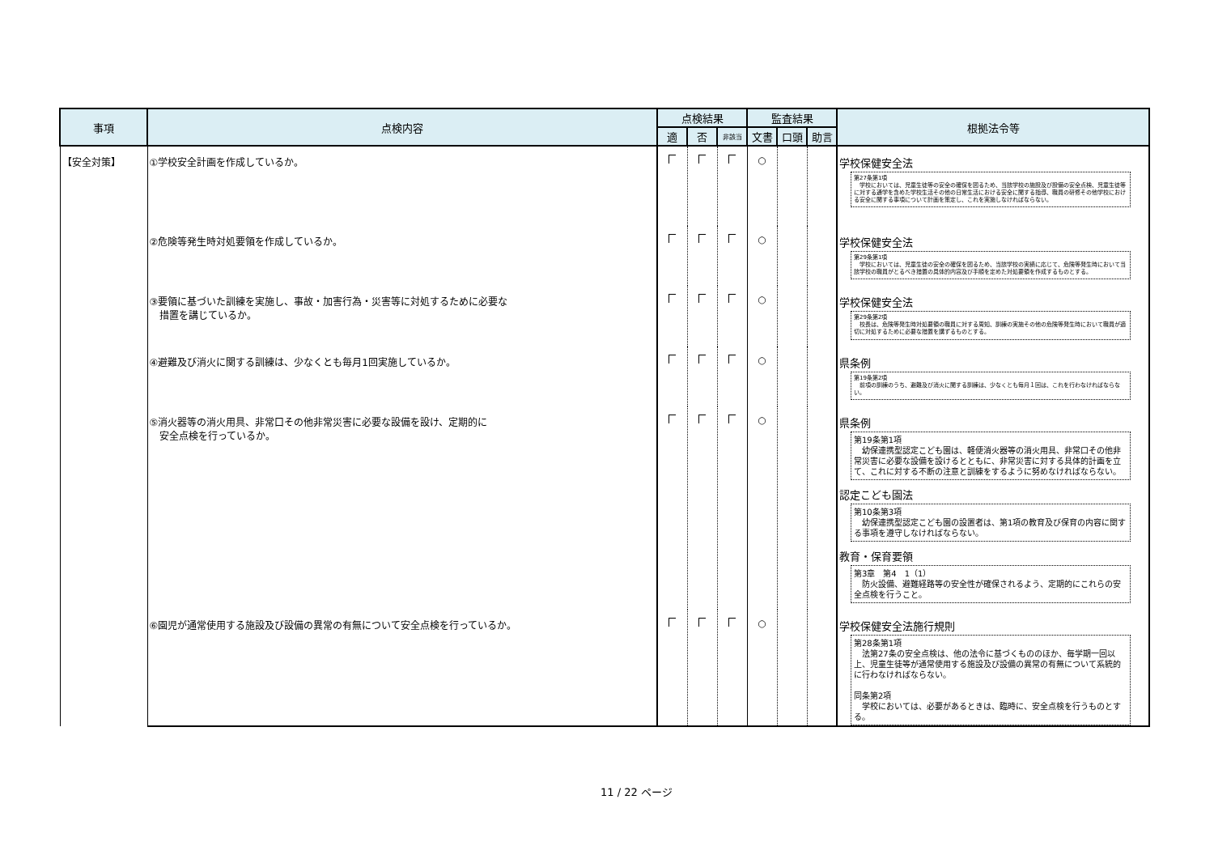| 事項 | 点検内容 | 点検結果 | | | 監査結果 | | | 根拠法令等 |
| --- | --- | --- | --- | --- | --- | --- | --- | --- |
| | | 適 | 否 | 非該当 | 文書 | 口頭 | 助言 | |
| 【安全対策】 | ①学校安全計画を作成しているか。 | | | | ○ | | | 学校保健安全法 第27条第1項 学校においては、児童生徒等の安全の確保を図るため、当該学校の施設及び設備の安全点検、児童生徒等に対する通学を含めた学校生活その他の日常生活における安全に関する指導、職員の研修その他学校における安全に関する事項について計画を策定し、これを実施しなければならない。 |
| | ②危険等発生時対処要領を作成しているか。 | | | | ○ | | | 学校保健安全法 第29条第1項 学校においては、児童生徒の安全の確保を図るため、当該学校の実績に応じて、危険等発生時において当該学校の職員がとるべき措置の具体的内容及び手順を定めた対処要領を作成するものとする。 |
| | ③要領に基づいた訓練を実施し、事故・加害行為・災害等に対処するために必要な 措置を講じているか。 | | | | ○ | | | 学校保健安全法 第29条第2項 校長は、危険等発生時対処要領の職員に対する周知、訓練の実施その他の危険等発生時において職員が適切に対処するために必要な措置を講ずるものとする。 |
| | ④避難及び消火に関する訓練は、少なくとも毎月1回実施しているか。 | | | | ○ | | | 県条例 第19条第2項 前項の訓練のうち、避難及び消火に関する訓練は、少なくとも毎月１回は、これを行わなければならない。 |
| | ⑤消火器等の消火用具、非常口その他非常災害に必要な設備を設け、定期的に 安全点検を行っているか。 | | | | ○ | | | 県条例 第19条第1項 幼保連携型認定こども園は、軽便消火器等の消火用具、非常口その他非常災害に必要な設備を設けるとともに、非常災害に対する具体的計画を立て、これに対する不断の注意と訓練をするように努めなければならない。 認定こども園法 第10条第3項 幼保連携型認定こども園の設置者は、第1項の教育及び保育の内容に関する事項を遵守しなければならない。 教育・保育要領 第3章 第4 1（1） 防火設備、避難経路等の安全性が確保されるよう、定期的にこれらの安全点検を行うこと。 |
| | ⑥園児が通常使用する施設及び設備の異常の有無について安全点検を行っているか。 | | | | ○ | | | 学校保健安全法施行規則 第28条第1項 法第27条の安全点検は、他の法令に基づくもののほか、毎学期一回以上、児童生徒等が通常使用する施設及び設備の異常の有無について系統的に行わなければならない。 同条第2項 学校においては、必要があるときは、臨時に、安全点検を行うものとする。 |
11 / 22 ページ